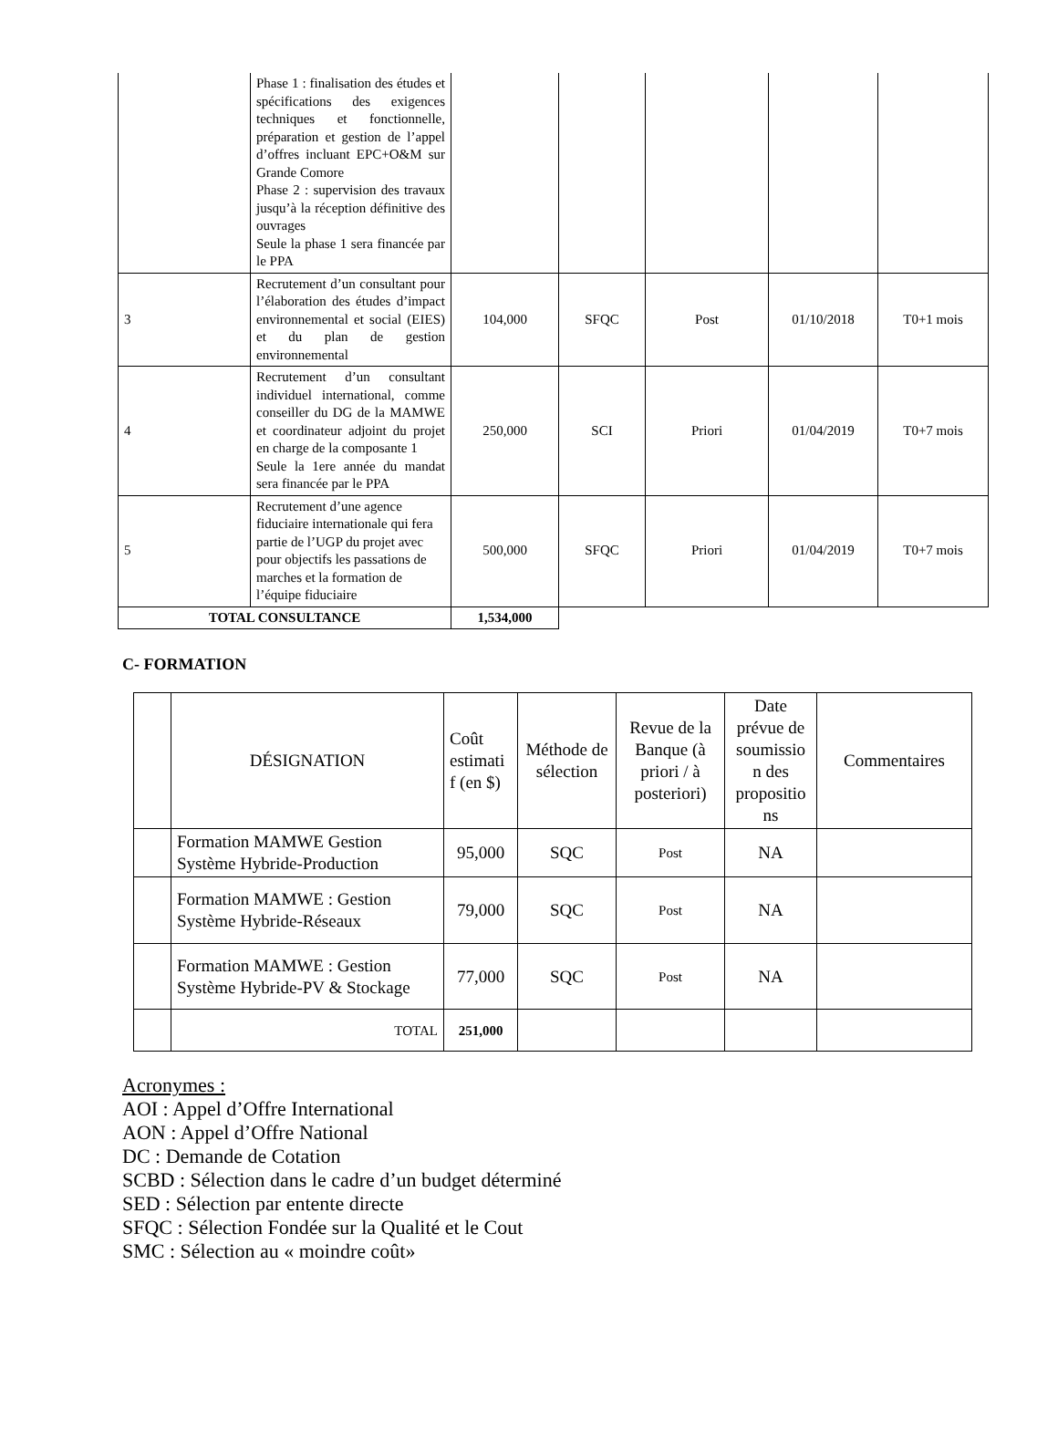| | Phase 1 : finalisation des études et spécifications des exigences techniques et fonctionnelle, préparation et gestion de l’appel d’offres incluant EPC+O&M sur Grande Comore Phase 2 : supervision des travaux jusqu’à la réception définitive des ouvrages Seule la phase 1 sera financée par le PPA | | | | | |
| 3 | Recrutement d’un consultant pour l’élaboration des études d’impact environnemental et social (EIES) et du plan de gestion environnemental | 104,000 | SFQC | Post | 01/10/2018 | T0+1 mois |
| 4 | Recrutement d’un consultant individuel international, comme conseiller du DG de la MAMWE et coordinateur adjoint du projet en charge de la composante 1 Seule la 1ere année du mandat sera financée par le PPA | 250,000 | SCI | Priori | 01/04/2019 | T0+7 mois |
| 5 | Recrutement d’une agence fiduciaire internationale qui fera partie de l’UGP du projet avec pour objectifs les passations de marches et la formation de l’équipe fiduciaire | 500,000 | SFQC | Priori | 01/04/2019 | T0+7 mois |
| TOTAL CONSULTANCE | | 1,534,000 | | | | |
C- FORMATION
| | DÉSIGNATION | Coût estimati f (en $) | Méthode de sélection | Revue de la Banque (à priori / à posteriori) | Date prévue de soumissio n des propositio ns | Commentaires |
| | Formation MAMWE Gestion Système Hybride-Production | 95,000 | SQC | Post | NA | |
| | Formation MAMWE : Gestion Système Hybride-Réseaux | 79,000 | SQC | Post | NA | |
| | Formation MAMWE : Gestion Système Hybride-PV & Stockage | 77,000 | SQC | Post | NA | |
| | TOTAL | 251,000 | | | | |
Acronymes :
AOI : Appel d’Offre International
AON : Appel d’Offre National
DC : Demande de Cotation
SCBD : Sélection dans le cadre d’un budget déterminé
SED : Sélection par entente directe
SFQC : Sélection Fondée sur la Qualité et le Cout
SMC : Sélection au « moindre coût»